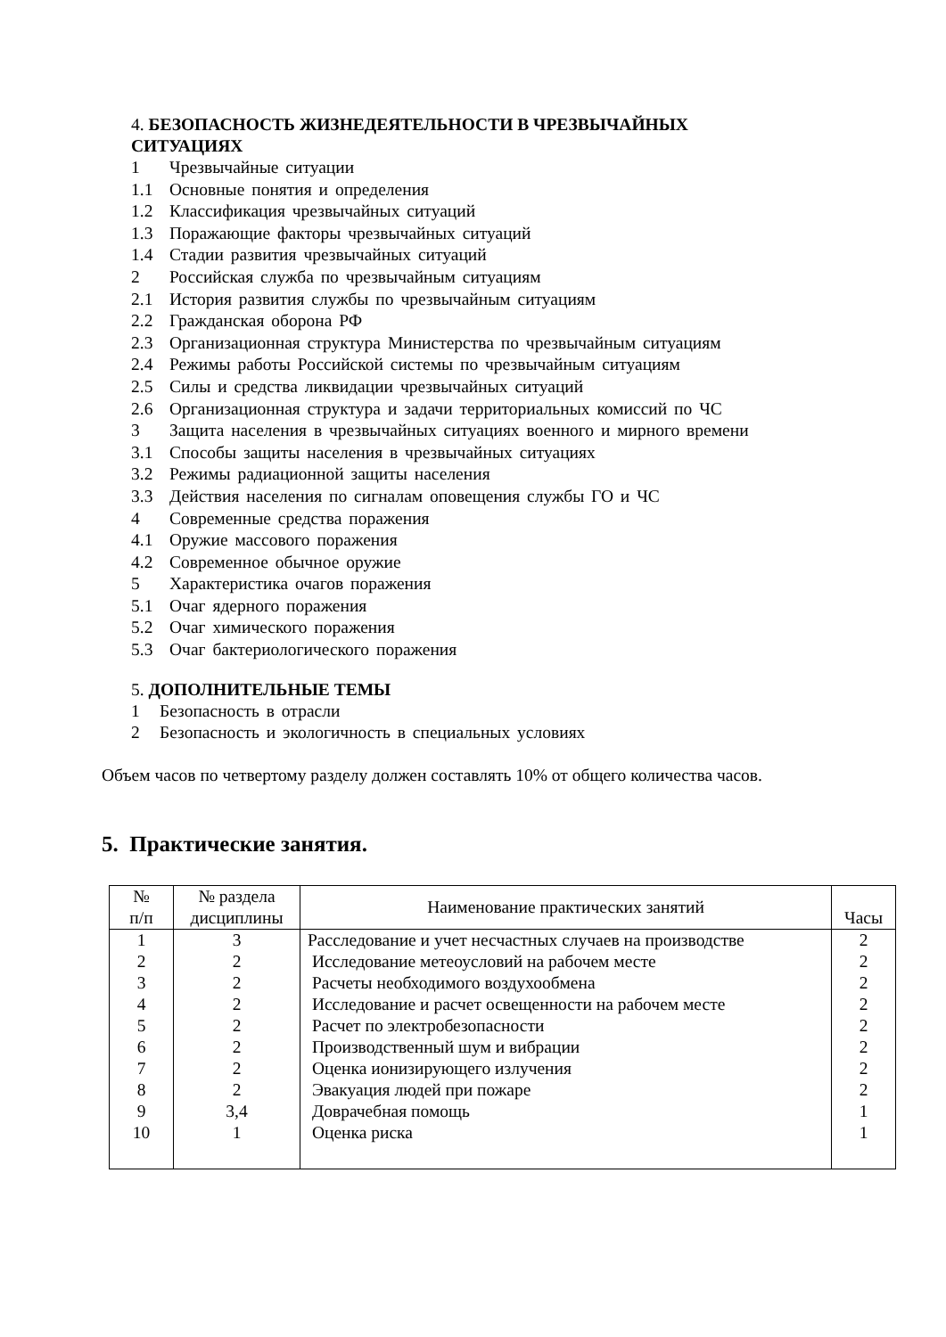4. БЕЗОПАСНОСТЬ ЖИЗНЕДЕЯТЕЛЬНОСТИ В ЧРЕЗВЫЧАЙНЫХ
СИТУАЦИЯХ
1 Чрезвычайные ситуации
1.1 Основные понятия и определения
1.2 Классификация чрезвычайных ситуаций
1.3 Поражающие факторы чрезвычайных ситуаций
1.4 Стадии развития чрезвычайных ситуаций
2 Российская служба по чрезвычайным ситуациям
2.1 История развития службы по чрезвычайным ситуациям
2.2 Гражданская оборона РФ
2.3 Организационная структура Министерства по чрезвычайным ситуациям
2.4 Режимы работы Российской системы по чрезвычайным ситуациям
2.5 Силы и средства ликвидации чрезвычайных ситуаций
2.6 Организационная структура и задачи территориальных комиссий по ЧС
3 Защита населения в чрезвычайных ситуациях военного и мирного времени
3.1 Способы защиты населения в чрезвычайных ситуациях
3.2 Режимы радиационной защиты населения
3.3 Действия населения по сигналам оповещения службы ГО и ЧС
4 Современные средства поражения
4.1 Оружие массового поражения
4.2 Современное обычное оружие
5 Характеристика очагов поражения
5.1 Очаг ядерного поражения
5.2 Очаг химического поражения
5.3 Очаг бактериологического поражения
5. ДОПОЛНИТЕЛЬНЫЕ ТЕМЫ
1 Безопасность в отрасли
2 Безопасность и экологичность в специальных условиях
Объем часов по четвертому разделу должен составлять 10% от общего количества часов.
5. Практические занятия.
| № п/п | № раздела дисциплины | Наименование практических занятий | Часы |
| --- | --- | --- | --- |
| 1 | 3 | Расследование и учет несчастных случаев на производстве | 2 |
| 2 | 2 | Исследование метеоусловий на рабочем месте | 2 |
| 3 | 2 | Расчеты необходимого воздухообмена | 2 |
| 4 | 2 | Исследование и расчет освещенности на рабочем месте | 2 |
| 5 | 2 | Расчет по электробезопасности | 2 |
| 6 | 2 | Производственный шум и вибрации | 2 |
| 7 | 2 | Оценка ионизирующего излучения | 2 |
| 8 | 2 | Эвакуация людей при пожаре | 2 |
| 9 | 3,4 | Доврачебная помощь | 1 |
| 10 | 1 | Оценка риска | 1 |